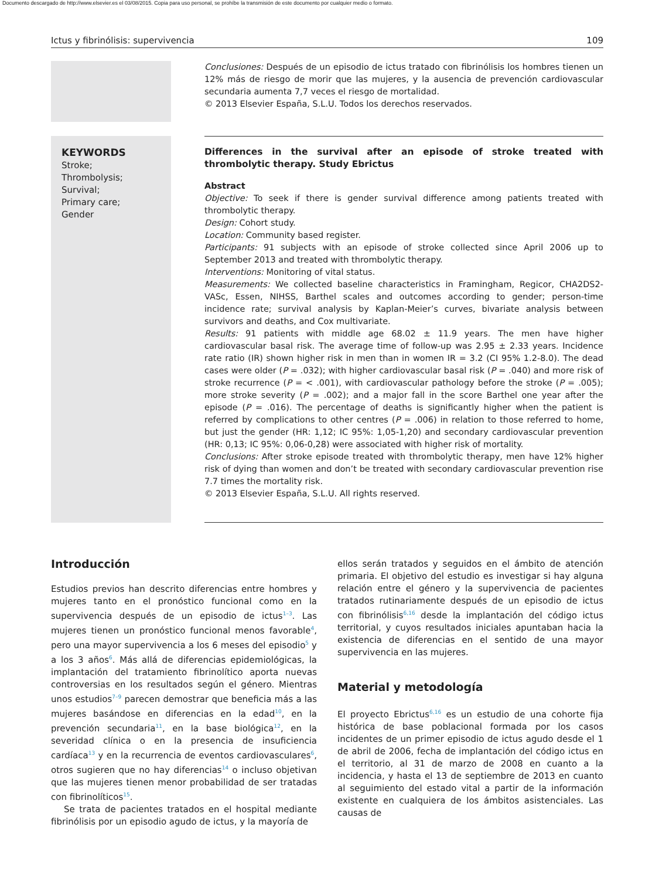Documento descargado de http://www.elsevier.es el 03/08/2015. Copia para uso personal, se prohíbe la transmisión de este documento por cualquier medio o formato.
Ictus y fibrinólisis: supervivencia 109
Conclusiones: Después de un episodio de ictus tratado con fibrinólisis los hombres tienen un 12% más de riesgo de morir que las mujeres, y la ausencia de prevención cardiovascular secundaria aumenta 7,7 veces el riesgo de mortalidad.
© 2013 Elsevier España, S.L.U. Todos los derechos reservados.
KEYWORDS
Stroke;
Thrombolysis;
Survival;
Primary care;
Gender
Differences in the survival after an episode of stroke treated with thrombolytic therapy. Study Ebrictus
Abstract
Objective: To seek if there is gender survival difference among patients treated with thrombolytic therapy.
Design: Cohort study.
Location: Community based register.
Participants: 91 subjects with an episode of stroke collected since April 2006 up to September 2013 and treated with thrombolytic therapy.
Interventions: Monitoring of vital status.
Measurements: We collected baseline characteristics in Framingham, Regicor, CHA2DS2-VASc, Essen, NIHSS, Barthel scales and outcomes according to gender; person-time incidence rate; survival analysis by Kaplan-Meier’s curves, bivariate analysis between survivors and deaths, and Cox multivariate.
Results: 91 patients with middle age 68.02 ± 11.9 years. The men have higher cardiovascular basal risk. The average time of follow-up was 2.95 ± 2.33 years. Incidence rate ratio (IR) shown higher risk in men than in women IR = 3.2 (CI 95% 1.2-8.0). The dead cases were older (P = .032); with higher cardiovascular basal risk (P = .040) and more risk of stroke recurrence (P = < .001), with cardiovascular pathology before the stroke (P = .005); more stroke severity (P = .002); and a major fall in the score Barthel one year after the episode (P = .016). The percentage of deaths is significantly higher when the patient is referred by complications to other centres (P = .006) in relation to those referred to home, but just the gender (HR: 1,12; IC 95%: 1,05-1,20) and secondary cardiovascular prevention (HR: 0,13; IC 95%: 0,06-0,28) were associated with higher risk of mortality.
Conclusions: After stroke episode treated with thrombolytic therapy, men have 12% higher risk of dying than women and don’t be treated with secondary cardiovascular prevention rise 7.7 times the mortality risk.
© 2013 Elsevier España, S.L.U. All rights reserved.
Introducción
Estudios previos han descrito diferencias entre hombres y mujeres tanto en el pronóstico funcional como en la supervivencia después de un episodio de ictus<sup>1–3</sup>. Las mujeres tienen un pronóstico funcional menos favorable<sup>4</sup>, pero una mayor supervivencia a los 6 meses del episodio<sup>5</sup> y a los 3 años<sup>6</sup>. Más allá de diferencias epidemiológicas, la implantación del tratamiento fibrinolítico aporta nuevas controversias en los resultados según el género. Mientras unos estudios<sup>7–9</sup> parecen demostrar que beneficia más a las mujeres basándose en diferencias en la edad<sup>10</sup>, en la prevención secundaria<sup>11</sup>, en la base biológica<sup>12</sup>, en la severidad clínica o en la presencia de insuficiencia cardíaca<sup>13</sup> y en la recurrencia de eventos cardiovasculares<sup>6</sup>, otros sugieren que no hay diferencias<sup>14</sup> o incluso objetivan que las mujeres tienen menor probabilidad de ser tratadas con fibrinolíticos<sup>15</sup>.
Se trata de pacientes tratados en el hospital mediante fibrinólisis por un episodio agudo de ictus, y la mayoría de
ellos serán tratados y seguidos en el ámbito de atención primaria. El objetivo del estudio es investigar si hay alguna relación entre el género y la supervivencia de pacientes tratados rutinariamente después de un episodio de ictus con fibrinólisis<sup>6,16</sup> desde la implantación del código ictus territorial, y cuyos resultados iniciales apuntaban hacia la existencia de diferencias en el sentido de una mayor supervivencia en las mujeres.
Material y metodología
El proyecto Ebrictus<sup>6,16</sup> es un estudio de una cohorte fija histórica de base poblacional formada por los casos incidentes de un primer episodio de ictus agudo desde el 1 de abril de 2006, fecha de implantación del código ictus en el territorio, al 31 de marzo de 2008 en cuanto a la incidencia, y hasta el 13 de septiembre de 2013 en cuanto al seguimiento del estado vital a partir de la información existente en cualquiera de los ámbitos asistenciales. Las causas de